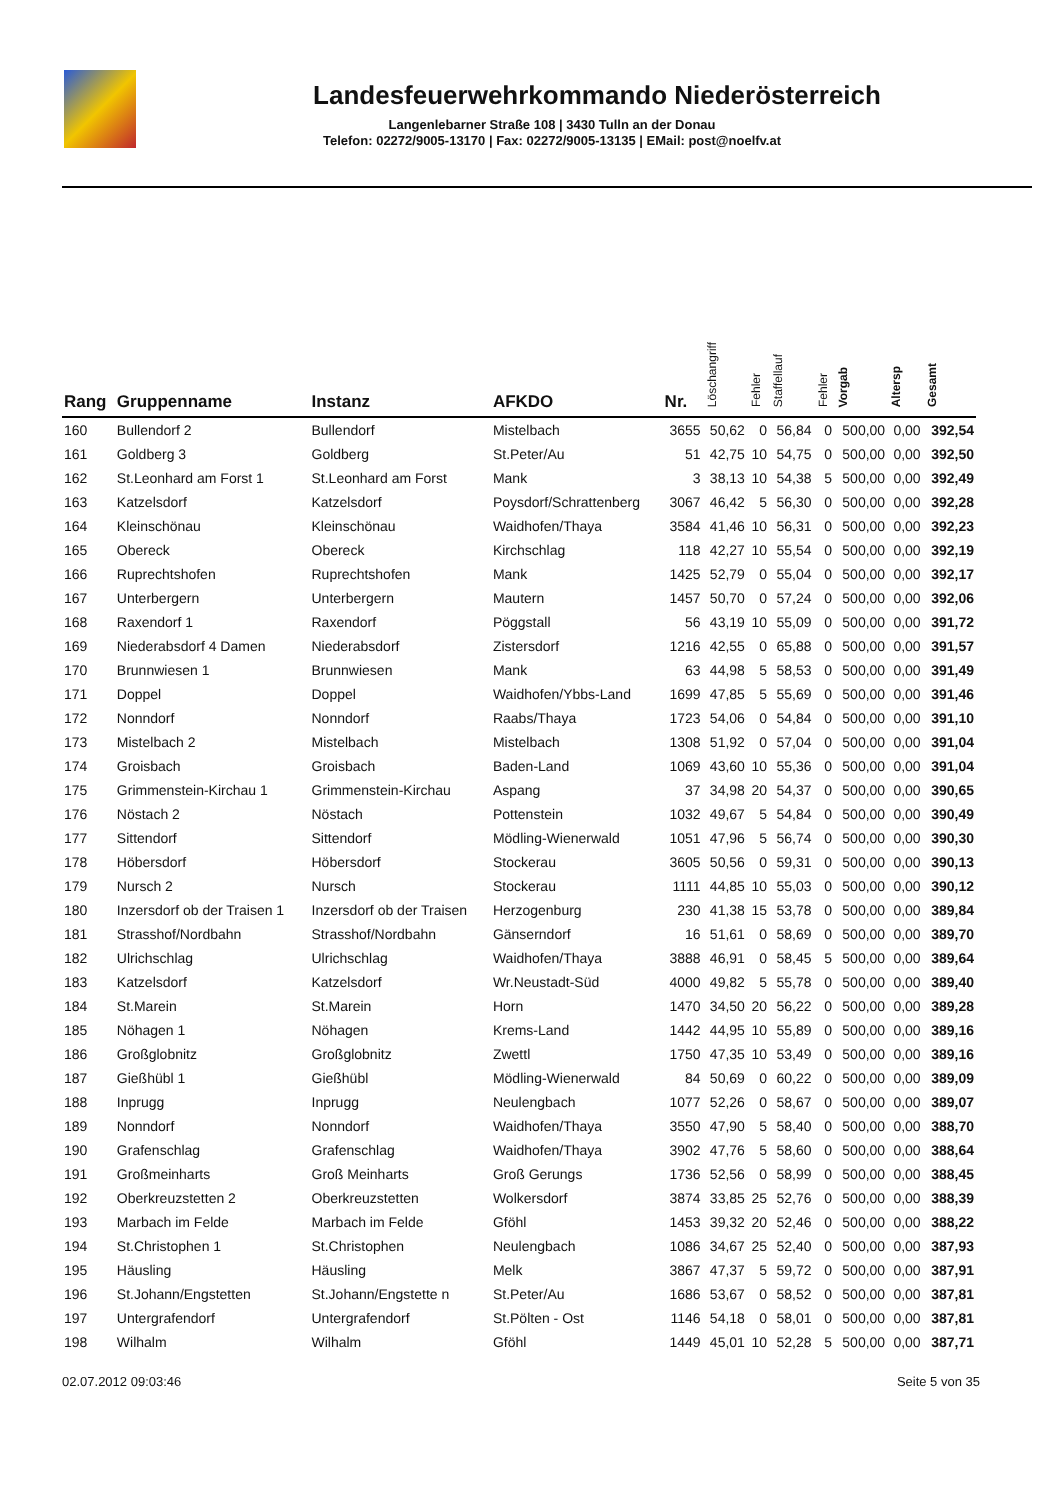Landesfeuerwehrkommando Niederösterreich
Langenlebarner Straße 108 | 3430 Tulln an der Donau
Telefon: 02272/9005-13170 | Fax: 02272/9005-13135 | EMail: post@noelfv.at
| Rang | Gruppenname | Instanz | AFKDO | Nr. | Löschangriff | Fehler | Staffellauf | Fehler | Vorgab | Altersp | Gesamt |
| --- | --- | --- | --- | --- | --- | --- | --- | --- | --- | --- | --- |
| 160 | Bullendorf 2 | Bullendorf | Mistelbach | 3655 | 50,62 | 0 | 56,84 | 0 | 500,00 | 0,00 | 392,54 |
| 161 | Goldberg 3 | Goldberg | St.Peter/Au | 51 | 42,75 | 10 | 54,75 | 0 | 500,00 | 0,00 | 392,50 |
| 162 | St.Leonhard am Forst 1 | St.Leonhard am Forst | Mank | 3 | 38,13 | 10 | 54,38 | 5 | 500,00 | 0,00 | 392,49 |
| 163 | Katzelsdorf | Katzelsdorf | Poysdorf/Schrattenberg | 3067 | 46,42 | 5 | 56,30 | 0 | 500,00 | 0,00 | 392,28 |
| 164 | Kleinschönau | Kleinschönau | Waidhofen/Thaya | 3584 | 41,46 | 10 | 56,31 | 0 | 500,00 | 0,00 | 392,23 |
| 165 | Obereck | Obereck | Kirchschlag | 118 | 42,27 | 10 | 55,54 | 0 | 500,00 | 0,00 | 392,19 |
| 166 | Ruprechtshofen | Ruprechtshofen | Mank | 1425 | 52,79 | 0 | 55,04 | 0 | 500,00 | 0,00 | 392,17 |
| 167 | Unterbergern | Unterbergern | Mautern | 1457 | 50,70 | 0 | 57,24 | 0 | 500,00 | 0,00 | 392,06 |
| 168 | Raxendorf 1 | Raxendorf | Pöggstall | 56 | 43,19 | 10 | 55,09 | 0 | 500,00 | 0,00 | 391,72 |
| 169 | Niederabsdorf 4 Damen | Niederabsdorf | Zistersdorf | 1216 | 42,55 | 0 | 65,88 | 0 | 500,00 | 0,00 | 391,57 |
| 170 | Brunnwiesen 1 | Brunnwiesen | Mank | 63 | 44,98 | 5 | 58,53 | 0 | 500,00 | 0,00 | 391,49 |
| 171 | Doppel | Doppel | Waidhofen/Ybbs-Land | 1699 | 47,85 | 5 | 55,69 | 0 | 500,00 | 0,00 | 391,46 |
| 172 | Nonndorf | Nonndorf | Raabs/Thaya | 1723 | 54,06 | 0 | 54,84 | 0 | 500,00 | 0,00 | 391,10 |
| 173 | Mistelbach 2 | Mistelbach | Mistelbach | 1308 | 51,92 | 0 | 57,04 | 0 | 500,00 | 0,00 | 391,04 |
| 174 | Groisbach | Groisbach | Baden-Land | 1069 | 43,60 | 10 | 55,36 | 0 | 500,00 | 0,00 | 391,04 |
| 175 | Grimmenstein-Kirchau 1 | Grimmenstein-Kirchau | Aspang | 37 | 34,98 | 20 | 54,37 | 0 | 500,00 | 0,00 | 390,65 |
| 176 | Nöstach 2 | Nöstach | Pottenstein | 1032 | 49,67 | 5 | 54,84 | 0 | 500,00 | 0,00 | 390,49 |
| 177 | Sittendorf | Sittendorf | Mödling-Wienerwald | 1051 | 47,96 | 5 | 56,74 | 0 | 500,00 | 0,00 | 390,30 |
| 178 | Höbersdorf | Höbersdorf | Stockerau | 3605 | 50,56 | 0 | 59,31 | 0 | 500,00 | 0,00 | 390,13 |
| 179 | Nursch 2 | Nursch | Stockerau | 1111 | 44,85 | 10 | 55,03 | 0 | 500,00 | 0,00 | 390,12 |
| 180 | Inzersdorf ob der Traisen 1 | Inzersdorf ob der Traisen | Herzogenburg | 230 | 41,38 | 15 | 53,78 | 0 | 500,00 | 0,00 | 389,84 |
| 181 | Strasshof/Nordbahn | Strasshof/Nordbahn | Gänserndorf | 16 | 51,61 | 0 | 58,69 | 0 | 500,00 | 0,00 | 389,70 |
| 182 | Ulrichschlag | Ulrichschlag | Waidhofen/Thaya | 3888 | 46,91 | 0 | 58,45 | 5 | 500,00 | 0,00 | 389,64 |
| 183 | Katzelsdorf | Katzelsdorf | Wr.Neustadt-Süd | 4000 | 49,82 | 5 | 55,78 | 0 | 500,00 | 0,00 | 389,40 |
| 184 | St.Marein | St.Marein | Horn | 1470 | 34,50 | 20 | 56,22 | 0 | 500,00 | 0,00 | 389,28 |
| 185 | Nöhagen 1 | Nöhagen | Krems-Land | 1442 | 44,95 | 10 | 55,89 | 0 | 500,00 | 0,00 | 389,16 |
| 186 | Großglobnitz | Großglobnitz | Zwettl | 1750 | 47,35 | 10 | 53,49 | 0 | 500,00 | 0,00 | 389,16 |
| 187 | Gießhübl 1 | Gießhübl | Mödling-Wienerwald | 84 | 50,69 | 0 | 60,22 | 0 | 500,00 | 0,00 | 389,09 |
| 188 | Inprugg | Inprugg | Neulengbach | 1077 | 52,26 | 0 | 58,67 | 0 | 500,00 | 0,00 | 389,07 |
| 189 | Nonndorf | Nonndorf | Waidhofen/Thaya | 3550 | 47,90 | 5 | 58,40 | 0 | 500,00 | 0,00 | 388,70 |
| 190 | Grafenschlag | Grafenschlag | Waidhofen/Thaya | 3902 | 47,76 | 5 | 58,60 | 0 | 500,00 | 0,00 | 388,64 |
| 191 | Großmeinharts | Groß Meinharts | Groß Gerungs | 1736 | 52,56 | 0 | 58,99 | 0 | 500,00 | 0,00 | 388,45 |
| 192 | Oberkreuzstetten 2 | Oberkreuzstetten | Wolkersdorf | 3874 | 33,85 | 25 | 52,76 | 0 | 500,00 | 0,00 | 388,39 |
| 193 | Marbach im Felde | Marbach im Felde | Gföhl | 1453 | 39,32 | 20 | 52,46 | 0 | 500,00 | 0,00 | 388,22 |
| 194 | St.Christophen 1 | St.Christophen | Neulengbach | 1086 | 34,67 | 25 | 52,40 | 0 | 500,00 | 0,00 | 387,93 |
| 195 | Häusling | Häusling | Melk | 3867 | 47,37 | 5 | 59,72 | 0 | 500,00 | 0,00 | 387,91 |
| 196 | St.Johann/Engstetten | St.Johann/Engstette n | St.Peter/Au | 1686 | 53,67 | 0 | 58,52 | 0 | 500,00 | 0,00 | 387,81 |
| 197 | Untergrafendorf | Untergrafendorf | St.Pölten - Ost | 1146 | 54,18 | 0 | 58,01 | 0 | 500,00 | 0,00 | 387,81 |
| 198 | Wilhalm | Wilhalm | Gföhl | 1449 | 45,01 | 10 | 52,28 | 5 | 500,00 | 0,00 | 387,71 |
02.07.2012 09:03:46 Seite 5 von 35